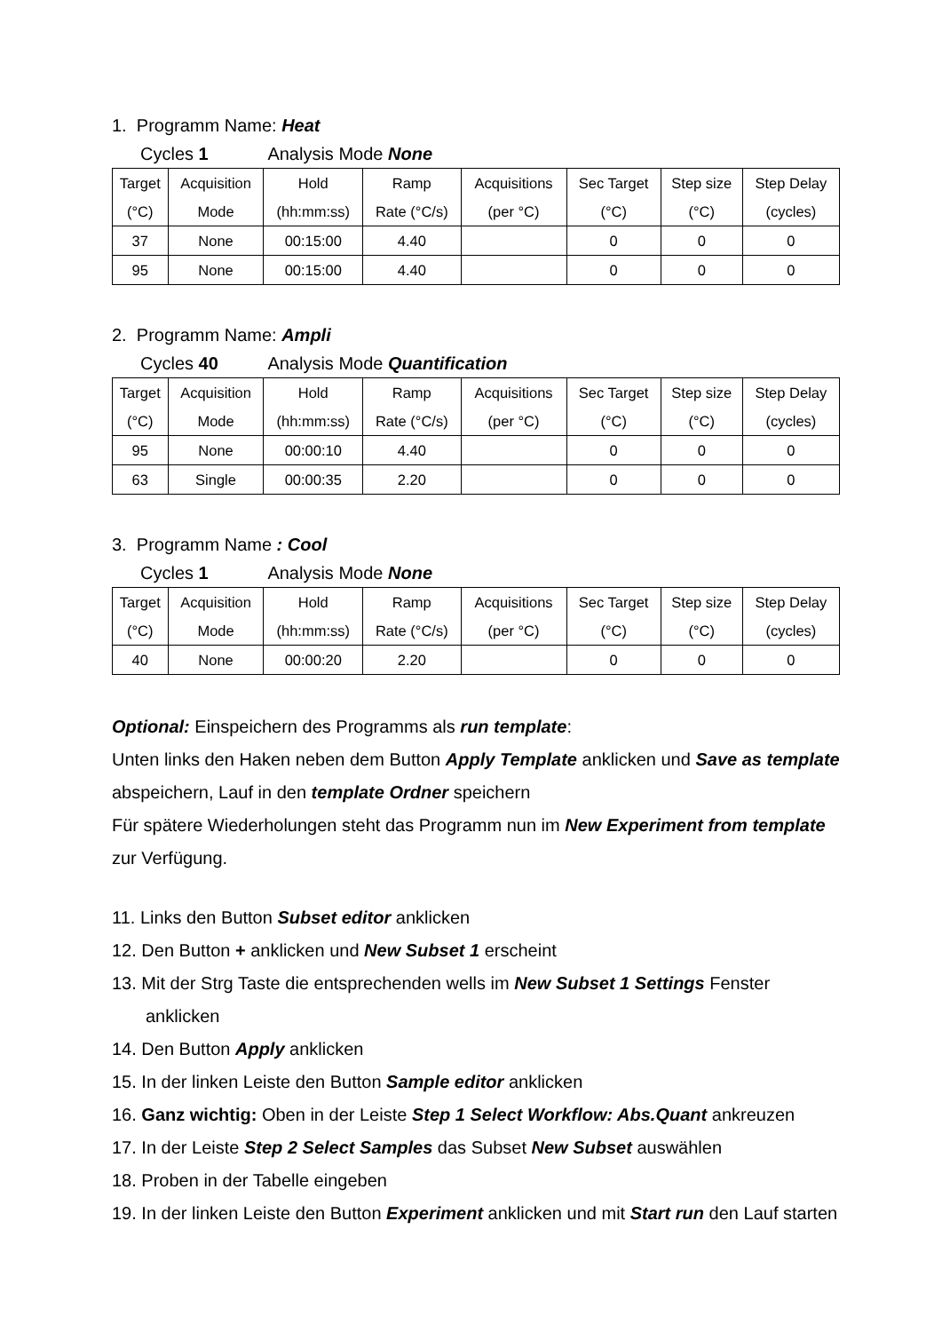1. Programm Name: Heat
Cycles 1 Analysis Mode None
| Target (°C) | Acquisition Mode | Hold (hh:mm:ss) | Ramp Rate (°C/s) | Acquisitions (per °C) | Sec Target (°C) | Step size (°C) | Step Delay (cycles) |
| --- | --- | --- | --- | --- | --- | --- | --- |
| 37 | None | 00:15:00 | 4.40 | | 0 | 0 | 0 |
| 95 | None | 00:15:00 | 4.40 | | 0 | 0 | 0 |
2. Programm Name: Ampli
Cycles 40 Analysis Mode Quantification
| Target (°C) | Acquisition Mode | Hold (hh:mm:ss) | Ramp Rate (°C/s) | Acquisitions (per °C) | Sec Target (°C) | Step size (°C) | Step Delay (cycles) |
| --- | --- | --- | --- | --- | --- | --- | --- |
| 95 | None | 00:00:10 | 4.40 | | 0 | 0 | 0 |
| 63 | Single | 00:00:35 | 2.20 | | 0 | 0 | 0 |
3. Programm Name : Cool
Cycles 1 Analysis Mode None
| Target (°C) | Acquisition Mode | Hold (hh:mm:ss) | Ramp Rate (°C/s) | Acquisitions (per °C) | Sec Target (°C) | Step size (°C) | Step Delay (cycles) |
| --- | --- | --- | --- | --- | --- | --- | --- |
| 40 | None | 00:00:20 | 2.20 | | 0 | 0 | 0 |
Optional: Einspeichern des Programms als run template:
Unten links den Haken neben dem Button Apply Template anklicken und Save as template abspeichern, Lauf in den template Ordner speichern
Für spätere Wiederholungen steht das Programm nun im New Experiment from template zur Verfügung.
11. Links den Button Subset editor anklicken
12. Den Button + anklicken und New Subset 1 erscheint
13. Mit der Strg Taste die entsprechenden wells im New Subset 1 Settings Fenster anklicken
14. Den Button Apply anklicken
15. In der linken Leiste den Button Sample editor anklicken
16. Ganz wichtig: Oben in der Leiste Step 1 Select Workflow: Abs.Quant ankreuzen
17. In der Leiste Step 2 Select Samples das Subset New Subset auswählen
18. Proben in der Tabelle eingeben
19. In der linken Leiste den Button Experiment anklicken und mit Start run den Lauf starten